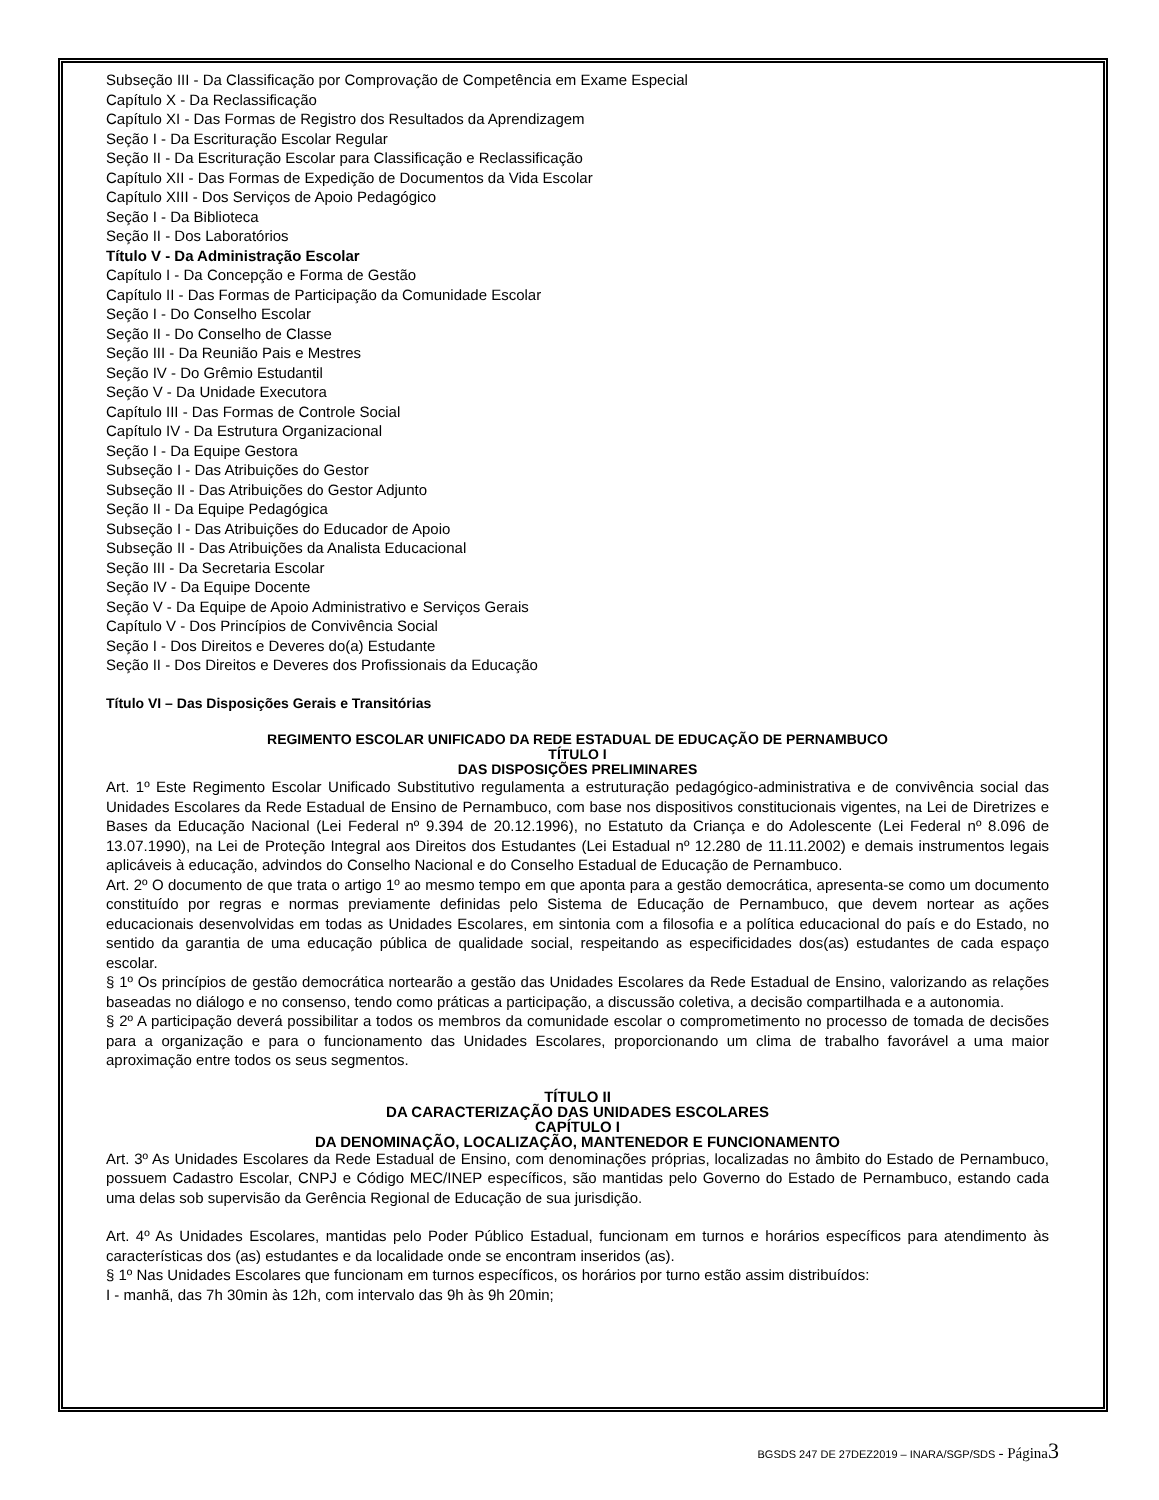Subseção III - Da Classificação por Comprovação de Competência em Exame Especial
Capítulo X - Da Reclassificação
Capítulo XI - Das Formas de Registro dos Resultados da Aprendizagem
Seção I - Da Escrituração Escolar Regular
Seção II - Da Escrituração Escolar para Classificação e Reclassificação
Capítulo XII - Das Formas de Expedição de Documentos da Vida Escolar
Capítulo XIII - Dos Serviços de Apoio Pedagógico
Seção I - Da Biblioteca
Seção II - Dos Laboratórios
Título V - Da Administração Escolar
Capítulo I - Da Concepção e Forma de Gestão
Capítulo II - Das Formas de Participação da Comunidade Escolar
Seção I - Do Conselho Escolar
Seção II - Do Conselho de Classe
Seção III - Da Reunião Pais e Mestres
Seção IV - Do Grêmio Estudantil
Seção V - Da Unidade Executora
Capítulo III - Das Formas de Controle Social
Capítulo IV - Da Estrutura Organizacional
Seção I - Da Equipe Gestora
Subseção I - Das Atribuições do Gestor
Subseção II - Das Atribuições do Gestor Adjunto
Seção II - Da Equipe Pedagógica
Subseção I - Das Atribuições do Educador de Apoio
Subseção II - Das Atribuições da Analista Educacional
Seção III - Da Secretaria Escolar
Seção IV - Da Equipe Docente
Seção V - Da Equipe de Apoio Administrativo e Serviços Gerais
Capítulo V - Dos Princípios de Convivência Social
Seção I - Dos Direitos e Deveres do(a) Estudante
Seção II - Dos Direitos e Deveres dos Profissionais da Educação
Título VI – Das Disposições Gerais e Transitórias
REGIMENTO ESCOLAR UNIFICADO DA REDE ESTADUAL DE EDUCAÇÃO DE PERNAMBUCO
TÍTULO I
DAS DISPOSIÇÕES PRELIMINARES
Art. 1º Este Regimento Escolar Unificado Substitutivo regulamenta a estruturação pedagógico-administrativa e de convivência social das Unidades Escolares da Rede Estadual de Ensino de Pernambuco, com base nos dispositivos constitucionais vigentes, na Lei de Diretrizes e Bases da Educação Nacional (Lei Federal nº 9.394 de 20.12.1996), no Estatuto da Criança e do Adolescente (Lei Federal nº 8.096 de 13.07.1990), na Lei de Proteção Integral aos Direitos dos Estudantes (Lei Estadual nº 12.280 de 11.11.2002) e demais instrumentos legais aplicáveis à educação, advindos do Conselho Nacional e do Conselho Estadual de Educação de Pernambuco.
Art. 2º O documento de que trata o artigo 1º ao mesmo tempo em que aponta para a gestão democrática, apresenta-se como um documento constituído por regras e normas previamente definidas pelo Sistema de Educação de Pernambuco, que devem nortear as ações educacionais desenvolvidas em todas as Unidades Escolares, em sintonia com a filosofia e a política educacional do país e do Estado, no sentido da garantia de uma educação pública de qualidade social, respeitando as especificidades dos(as) estudantes de cada espaço escolar.
§ 1º Os princípios de gestão democrática nortearão a gestão das Unidades Escolares da Rede Estadual de Ensino, valorizando as relações baseadas no diálogo e no consenso, tendo como práticas a participação, a discussão coletiva, a decisão compartilhada e a autonomia.
§ 2º A participação deverá possibilitar a todos os membros da comunidade escolar o comprometimento no processo de tomada de decisões para a organização e para o funcionamento das Unidades Escolares, proporcionando um clima de trabalho favorável a uma maior aproximação entre todos os seus segmentos.
TÍTULO II
DA CARACTERIZAÇÃO DAS UNIDADES ESCOLARES
CAPÍTULO I
DA DENOMINAÇÃO, LOCALIZAÇÃO, MANTENEDOR E FUNCIONAMENTO
Art. 3º As Unidades Escolares da Rede Estadual de Ensino, com denominações próprias, localizadas no âmbito do Estado de Pernambuco, possuem Cadastro Escolar, CNPJ e Código MEC/INEP específicos, são mantidas pelo Governo do Estado de Pernambuco, estando cada uma delas sob supervisão da Gerência Regional de Educação de sua jurisdição.
Art. 4º As Unidades Escolares, mantidas pelo Poder Público Estadual, funcionam em turnos e horários específicos para atendimento às características dos (as) estudantes e da localidade onde se encontram inseridos (as).
§ 1º Nas Unidades Escolares que funcionam em turnos específicos, os horários por turno estão assim distribuídos:
I - manhã, das 7h 30min às 12h, com intervalo das 9h às 9h 20min;
BGSDS 247 DE 27DEZ2019 – INARA/SGP/SDS - Página 3